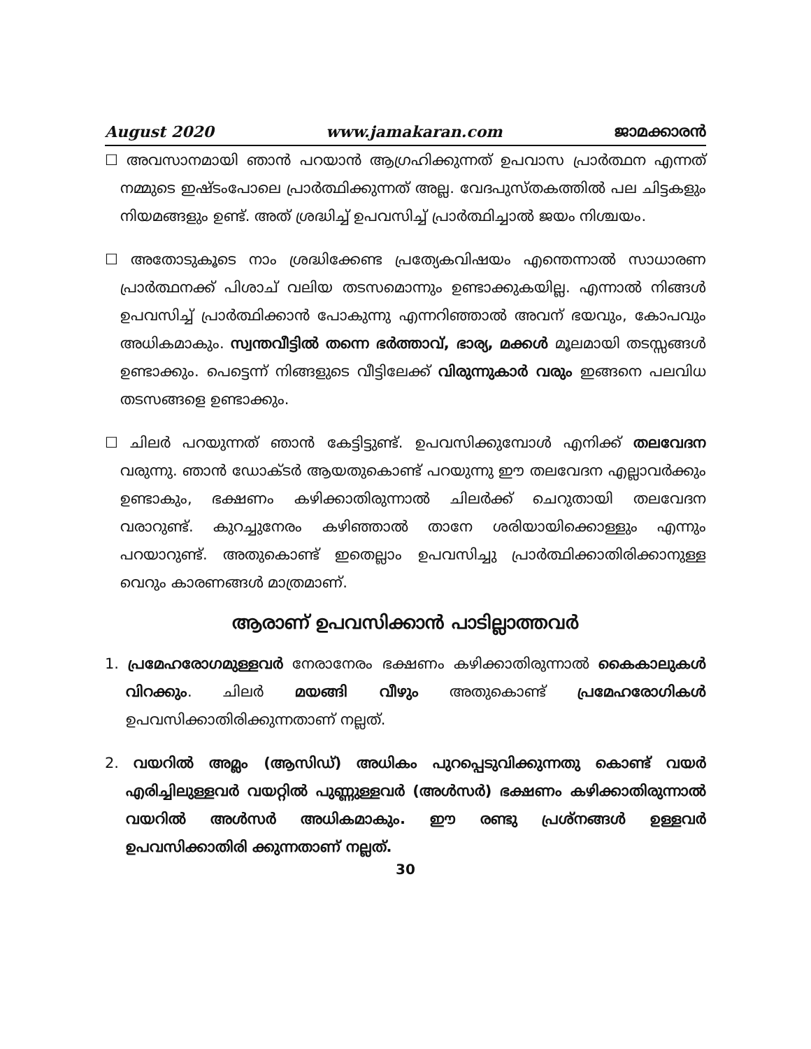August 2020 www.jamakaran.com ജാമക്കാരൻ
☐ അവസാനമായി ഞാൻ പറയാൻ ആഗ്രഹിക്കുന്നത് ഉപവാസ പ്രാർത്ഥന എന്നത് നമ്മുടെ ഇഷ്ടംപോലെ പ്രാർത്ഥിക്കുന്നത് അല്ല. വേദപുസ്തകത്തിൽ പല ചിട്ടകളും നിയമങ്ങളും ഉണ്ട്. അത് ശ്രദ്ധിച്ച് ഉപവസിച്ച് പ്രാർത്ഥിച്ചാൽ ജയം നിശ്ചയം.
☐ അതോടുകൂടെ നാം ശ്രദ്ധിക്കേണ്ട പ്രത്യേകവിഷയം എന്തെന്നാൽ സാധാരണ പ്രാർത്ഥനക്ക് പിശാച് വലിയ തടസമൊന്നും ഉണ്ടാക്കുകയില്ല. എന്നാൽ നിങ്ങൾ ഉപവസിച്ച് പ്രാർത്ഥിക്കാൻ പോകുന്നു എന്നറിഞ്ഞാൽ അവന് ഭയവും, കോപവും അധികമാകും. സ്വന്തവീട്ടിൽ തന്നെ ഭർത്താവ്, ഭാര്യ, മക്കൾ മൂലമായി തടസ്സങ്ങൾ ഉണ്ടാക്കും. പെട്ടെന്ന് നിങ്ങളുടെ വീട്ടിലേക്ക് വിരുന്നുകാർ വരും ഇങ്ങനെ പലവിധ തടസങ്ങളെ ഉണ്ടാക്കും.
☐ ചിലർ പറയുന്നത് ഞാൻ കേട്ടിട്ടുണ്ട്. ഉപവസിക്കുമ്പോൾ എനിക്ക് തലവേദന വരുന്നു. ഞാൻ ഡോക്ടർ ആയതുകൊണ്ട് പറയുന്നു ഈ തലവേദന എല്ലാവർക്കും ഉണ്ടാകും, ഭക്ഷണം കഴിക്കാതിരുന്നാൽ ചിലർക്ക് ചെറുതായി തലവേദന വരാറുണ്ട്. കുറച്ചുനേരം കഴിഞ്ഞാൽ താനേ ശരിയായിക്കൊള്ളും എന്നും പറയാറുണ്ട്. അതുകൊണ്ട് ഇതെല്ലാം ഉപവസിച്ചു പ്രാർത്ഥിക്കാതിരിക്കാനുള്ള വെറും കാരണങ്ങൾ മാത്രമാണ്.
ആരാണ് ഉപവസിക്കാൻ പാടില്ലാത്തവർ
1. പ്രമേഹരോഗമുള്ളവർ നേരാനേരം ഭക്ഷണം കഴിക്കാതിരുന്നാൽ കൈകാലുകൾ വിറക്കും. ചിലർ മയങ്ങി വീഴും അതുകൊണ്ട് പ്രമേഹരോഗികൾ ഉപവസിക്കാതിരിക്കുന്നതാണ് നല്ലത്.
2. വയറിൽ അമ്ലം (ആസിഡ്) അധികം പുറപ്പെടുവിക്കുന്നതു കൊണ്ട് വയർ എരിച്ചിലുള്ളവർ വയറ്റിൽ പുണ്ണുള്ളവർ (അൾസർ) ഭക്ഷണം കഴിക്കാതിരുന്നാൽ വയറിൽ അൾസർ അധികമാകും. ഈ രണ്ടു പ്രശ്നങ്ങൾ ഉള്ളവർ ഉപവസിക്കാതിരി ക്കുന്നതാണ് നല്ലത്.
30